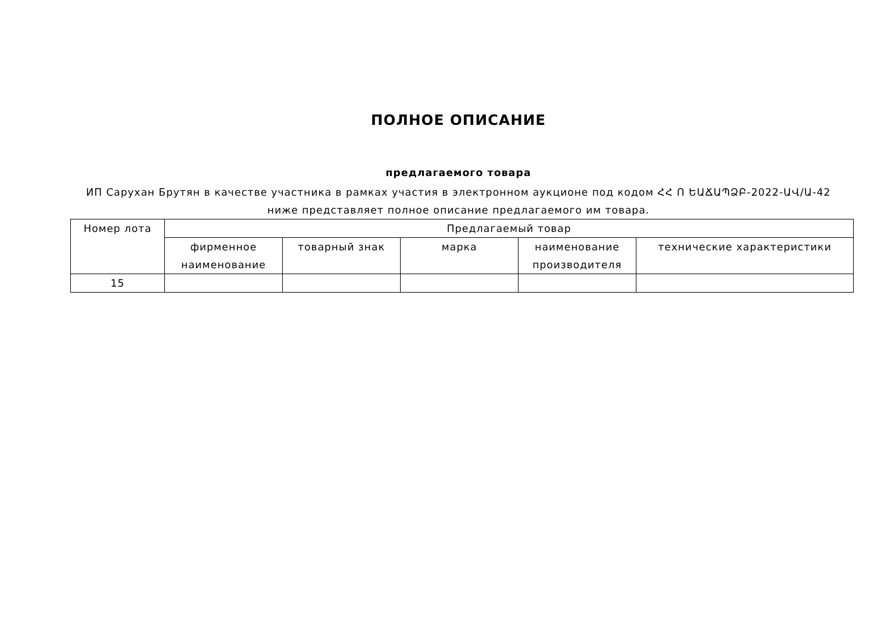ПОЛНОЕ ОПИСАНИЕ
предлагаемого товара
ИП Сарухан Брутян в качестве участника в рамках участия в электронном аукционе под кодом ՀՀ Ո ԵԱՃԱՊՁԲ-2022-ԱՎ/Ա-42
ниже представляет полное описание предлагаемого им товара.
| Номер лота | Предлагаемый товар | | | | |
| --- | --- | --- | --- | --- | --- |
| | фирменное наименование | товарный знак | марка | наименование производителя | технические характеристики |
| 15 | | | | | |